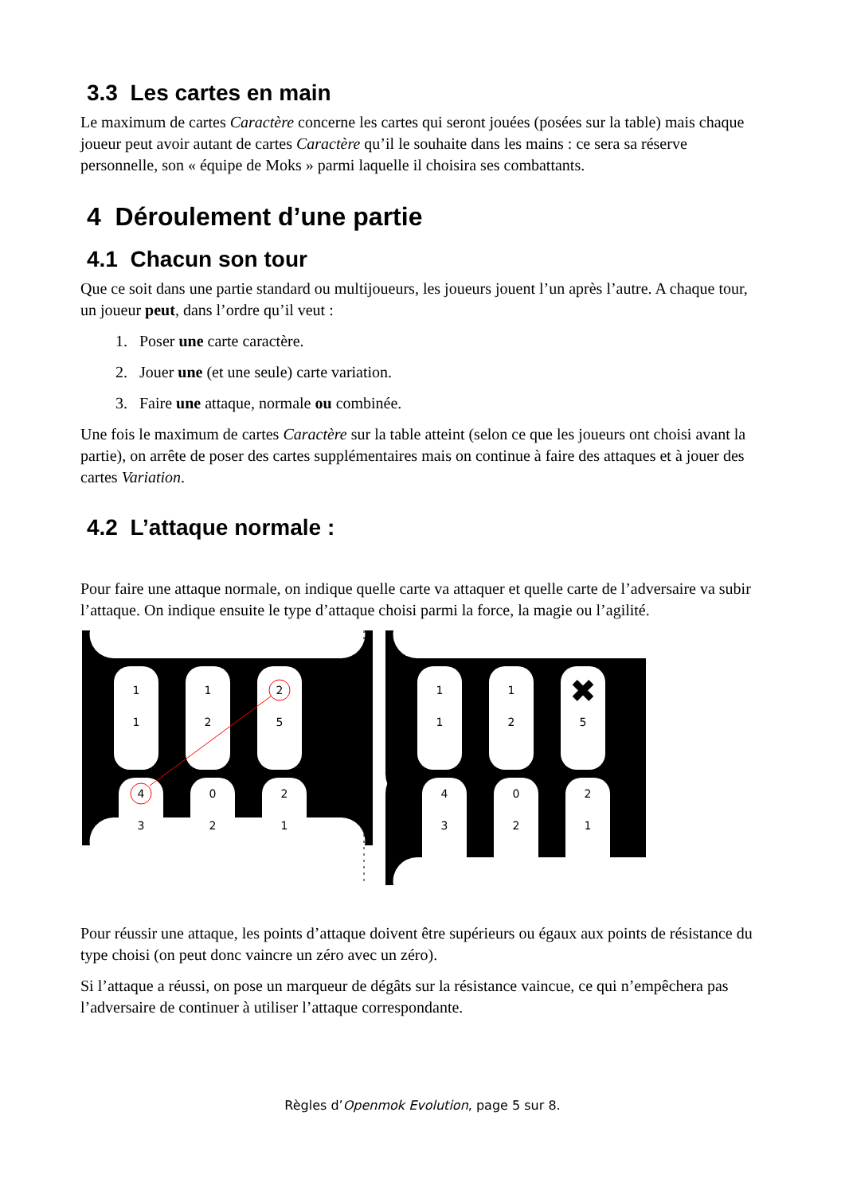3.3 Les cartes en main
Le maximum de cartes Caractère concerne les cartes qui seront jouées (posées sur la table) mais chaque joueur peut avoir autant de cartes Caractère qu’il le souhaite dans les mains : ce sera sa réserve personnelle, son « équipe de Moks » parmi laquelle il choisira ses combattants.
4 Déroulement d’une partie
4.1 Chacun son tour
Que ce soit dans une partie standard ou multijoueurs, les joueurs jouent l’un après l’autre. A chaque tour, un joueur peut, dans l’ordre qu’il veut :
1. Poser une carte caractère.
2. Jouer une (et une seule) carte variation.
3. Faire une attaque, normale ou combinée.
Une fois le maximum de cartes Caractère sur la table atteint (selon ce que les joueurs ont choisi avant la partie), on arrête de poser des cartes supplémentaires mais on continue à faire des attaques et à jouer des cartes Variation.
4.2 L’attaque normale :
Pour faire une attaque normale, on indique quelle carte va attaquer et quelle carte de l’adversaire va subir l’attaque. On indique ensuite le type d’attaque choisi parmi la force, la magie ou l’agilité.
1
1
1
2
2
5
4
3
0
2
2
1
1
1
1
2
5
4
3
0
2
2
1
✖
Pour réussir une attaque, les points d’attaque doivent être supérieurs ou égaux aux points de résistance du type choisi (on peut donc vaincre un zéro avec un zéro).
Si l’attaque a réussi, on pose un marqueur de dégâts sur la résistance vaincue, ce qui n’empêchera pas l’adversaire de continuer à utiliser l’attaque correspondante.
Règles d’Openmok Evolution, page 5 sur 8.